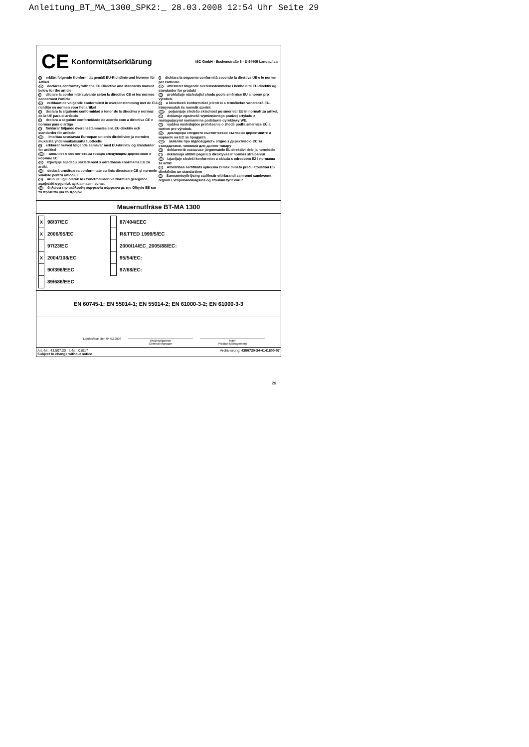Anleitung_BT_MA_1300_SPK2:_ 28.03.2008 12:54 Uhr Seite 29
CE Konformitätserklärung ISC-GmbH · Eschenstraße 6 · D-94405 Landau/Isar
Derklärt folgende Konformität gemäß EU-Richtlinie und Normen für Artikel
GB declares conformity with the EU Directive and standards marked below for the article
Fdéclare la conformité suivante selon la directive CE et les normes concernant l'article
NL verklaart de volgende conformiteit in overeenstemming met de EU-richtlijn en normen voor het artikel
Edeclara la siguiente conformidad a tenor de la directiva y normas de la UE para el artículo
Pdeclara a seguinte conformidade de acordo com a directiva CE e normas para o artigo
Sförklarar följande överensstämmelse enl. EU-direktiv och standarder för artikeln
FIN ilmoittaa seuraavaa Euroopan unionin direktiivien ja normien mukaista yhdenmukaisuutta tuotteelle
Nerklærer herved følgende samsvar med EU-direktiv og standarder for artikkel
RUS заявляет о соответствии товара следующим директивам и нормам ЕС
HR izjavljuje sljedeću usklađenost s odredbama i normama EU za artikl.
RO declară următoarea conformitate cu linia directoare CE şi normele valabile pentru articolul.
TR ürün ile ilgili olarak AB Yönetmelikleri ve Normları gereğince aşağıdaki uygunluk açıkla masını sunar.
GR δηλώνει την ακόλουθη συμφωνία σύμφωνα με την Οδηγία ΕΕ και τα πρότυπο για το προϊόν
Idichiara la seguente conformità secondo la direttiva UE e le norme per l'articolo
DK attesterer følgende overensstemmelse i henhold til EU-direktiv og standarder for produkt
CZ prohlašuje následující shodu podle směrnice EU a norem pro výrobek.
Ha következő konformitást jelenti ki a termékekre vonatkozó EU-irányvonalak és normák szerint
SLO pojasnjuje sledečo skladnost po smernici EU in normah za artikel.
PL deklaruje zgodność wymienionego poniżej artykułu z następującymi normami na podstawie dyrektywy WE.
SK vydáva nasledujúce prehlásenie o zhode podľa smernice EÚ a noriem pre výrobok.
BG декларира следното съответствие съгласно директивите и нормите на ЕС за продукта.
UKR заявляє про відповідність згідно з Директивою ЄС та стандартами, чинними для даного товару
EE deklareerib vastavuse järgnevatele EL direktiivi dele ja normidele
LT deklaruoja atitikti pagal ES direktyvas ir normas straipsniui
RS izjavljuje sledeći konformitet u skladu s odredbom EZ i normama za artikl
LV Atbilstības sertifikāts apliecina zemāk minēto preču atbilstību ES direktīvām un standartiem
IS Samræmisyfirlýsing staðfestir eftirfarandi samræmi samkvæmt reglum Evrópubandalagsins og stöðlum fyrir vörur
Mauernutfräse BT-MA 1300
| X | 98/37/EC | | 87/404/EEC |
| X | 2006/95/EC | | R&TTED 1999/5/EC |
| | 97/23/EC | | 2000/14/EC_2005/88/EC: |
| X | 2004/108/EC | | 95/54/EC: |
| | 90/396/EEC | | 97/68/EC: |
| | 89/686/EEC | | |
EN 60745-1; EN 55014-1; EN 55014-2; EN 61000-3-2; EN 61000-3-3
Landau/Isar, den 04.03.2008
Weichselgartner
General-Manager
Mayr
Product-Management
Art.-Nr.: 43.507.20 I.-Nr.: 01017
Subject to change without notice Archivierung: 4350720-34-4141800-07
29